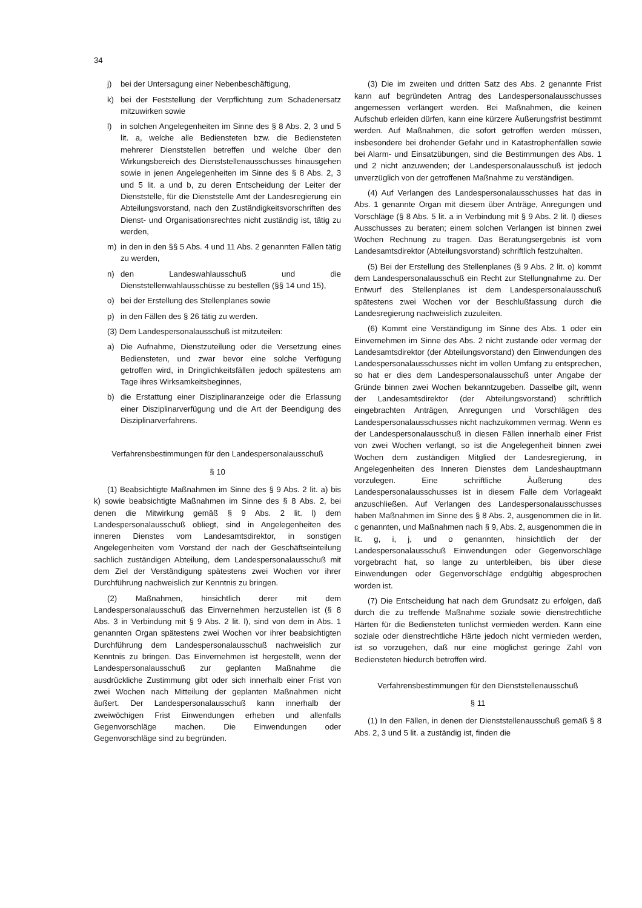34
j) bei der Untersagung einer Nebenbeschäftigung,
k) bei der Feststellung der Verpflichtung zum Schadenersatz mitzuwirken sowie
l) in solchen Angelegenheiten im Sinne des § 8 Abs. 2, 3 und 5 lit. a, welche alle Bediensteten bzw. die Bediensteten mehrerer Dienststellen betreffen und welche über den Wirkungsbereich des Dienststellenausschusses hinausgehen sowie in jenen Angelegenheiten im Sinne des § 8 Abs. 2, 3 und 5 lit. a und b, zu deren Entscheidung der Leiter der Dienststelle, für die Dienststelle Amt der Landesregierung ein Abteilungsvorstand, nach den Zuständigkeitsvorschriften des Dienst- und Organisationsrechtes nicht zuständig ist, tätig zu werden,
m) in den in den §§ 5 Abs. 4 und 11 Abs. 2 genannten Fällen tätig zu werden,
n) den Landeswahlausschuß und die Dienststellenwahlausschüsse zu bestellen (§§ 14 und 15),
o) bei der Erstellung des Stellenplanes sowie
p) in den Fällen des § 26 tätig zu werden.
(3) Dem Landespersonalausschuß ist mitzuteilen:
a) Die Aufnahme, Dienstzuteilung oder die Versetzung eines Bediensteten, und zwar bevor eine solche Verfügung getroffen wird, in Dringlichkeitsfällen jedoch spätestens am Tage ihres Wirksamkeitsbeginnes,
b) die Erstattung einer Disziplinaranzeige oder die Erlassung einer Disziplinarverfügung und die Art der Beendigung des Disziplinarverfahrens.
Verfahrensbestimmungen für den Landespersonalausschuß
§ 10
(1) Beabsichtigte Maßnahmen im Sinne des § 9 Abs. 2 lit. a) bis k) sowie beabsichtigte Maßnahmen im Sinne des § 8 Abs. 2, bei denen die Mitwirkung gemäß § 9 Abs. 2 lit. l) dem Landespersonalausschuß obliegt, sind in Angelegenheiten des inneren Dienstes vom Landesamtsdirektor, in sonstigen Angelegenheiten vom Vorstand der nach der Geschäftseinteilung sachlich zuständigen Abteilung, dem Landespersonalausschuß mit dem Ziel der Verständigung spätestens zwei Wochen vor ihrer Durchführung nachweislich zur Kenntnis zu bringen.
(2) Maßnahmen, hinsichtlich derer mit dem Landespersonalausschuß das Einvernehmen herzustellen ist (§ 8 Abs. 3 in Verbindung mit § 9 Abs. 2 lit. l), sind von dem in Abs. 1 genannten Organ spätestens zwei Wochen vor ihrer beabsichtigten Durchführung dem Landespersonalausschuß nachweislich zur Kenntnis zu bringen. Das Einvernehmen ist hergestellt, wenn der Landespersonalausschuß zur geplanten Maßnahme die ausdrückliche Zustimmung gibt oder sich innerhalb einer Frist von zwei Wochen nach Mitteilung der geplanten Maßnahmen nicht äußert. Der Landespersonalausschuß kann innerhalb der zweiwöchigen Frist Einwendungen erheben und allenfalls Gegenvorschläge machen. Die Einwendungen oder Gegenvorschläge sind zu begründen.
(3) Die im zweiten und dritten Satz des Abs. 2 genannte Frist kann auf begründeten Antrag des Landespersonalausschusses angemessen verlängert werden. Bei Maßnahmen, die keinen Aufschub erleiden dürfen, kann eine kürzere Äußerungsfrist bestimmt werden. Auf Maßnahmen, die sofort getroffen werden müssen, insbesondere bei drohender Gefahr und in Katastrophenfällen sowie bei Alarm- und Einsatzübungen, sind die Bestimmungen des Abs. 1 und 2 nicht anzuwenden; der Landespersonalausschuß ist jedoch unverzüglich von der getroffenen Maßnahme zu verständigen.
(4) Auf Verlangen des Landespersonalausschusses hat das in Abs. 1 genannte Organ mit diesem über Anträge, Anregungen und Vorschläge (§ 8 Abs. 5 lit. a in Verbindung mit § 9 Abs. 2 lit. l) dieses Ausschusses zu beraten; einem solchen Verlangen ist binnen zwei Wochen Rechnung zu tragen. Das Beratungsergebnis ist vom Landesamtsdirektor (Abteilungsvorstand) schriftlich festzuhalten.
(5) Bei der Erstellung des Stellenplanes (§ 9 Abs. 2 lit. o) kommt dem Landespersonalausschuß ein Recht zur Stellungnahme zu. Der Entwurf des Stellenplanes ist dem Landespersonalausschuß spätestens zwei Wochen vor der Beschlußfassung durch die Landesregierung nachweislich zuzuleiten.
(6) Kommt eine Verständigung im Sinne des Abs. 1 oder ein Einvernehmen im Sinne des Abs. 2 nicht zustande oder vermag der Landesamtsdirektor (der Abteilungsvorstand) den Einwendungen des Landespersonalausschusses nicht im vollen Umfang zu entsprechen, so hat er dies dem Landespersonalausschuß unter Angabe der Gründe binnen zwei Wochen bekanntzugeben. Dasselbe gilt, wenn der Landesamtsdirektor (der Abteilungsvorstand) schriftlich eingebrachten Anträgen, Anregungen und Vorschlägen des Landespersonalausschusses nicht nachzukommen vermag. Wenn es der Landespersonalausschuß in diesen Fällen innerhalb einer Frist von zwei Wochen verlangt, so ist die Angelegenheit binnen zwei Wochen dem zuständigen Mitglied der Landesregierung, in Angelegenheiten des Inneren Dienstes dem Landeshauptmann vorzulegen. Eine schriftliche Äußerung des Landespersonalausschusses ist in diesem Falle dem Vorlageakt anzuschließen. Auf Verlangen des Landespersonalausschusses haben Maßnahmen im Sinne des § 8 Abs. 2, ausgenommen die in lit. c genannten, und Maßnahmen nach § 9, Abs. 2, ausgenommen die in lit. g, i, j, und o genannten, hinsichtlich der der Landespersonalausschuß Einwendungen oder Gegenvorschläge vorgebracht hat, so lange zu unterbleiben, bis über diese Einwendungen oder Gegenvorschläge endgültig abgesprochen worden ist.
(7) Die Entscheidung hat nach dem Grundsatz zu erfolgen, daß durch die zu treffende Maßnahme soziale sowie dienstrechtliche Härten für die Bediensteten tunlichst vermieden werden. Kann eine soziale oder dienstrechtliche Härte jedoch nicht vermieden werden, ist so vorzugehen, daß nur eine möglichst geringe Zahl von Bediensteten hiedurch betroffen wird.
Verfahrensbestimmungen für den Dienststellenausschuß
§ 11
(1) In den Fällen, in denen der Dienststellenausschuß gemäß § 8 Abs. 2, 3 und 5 lit. a zuständig ist, finden die